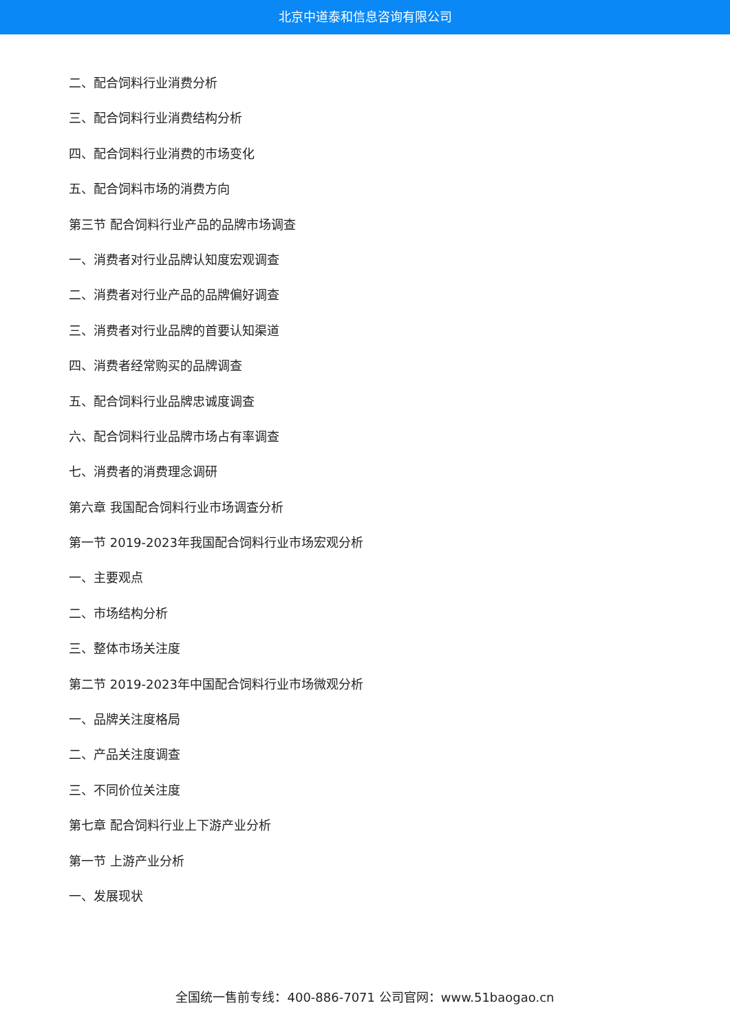北京中道泰和信息咨询有限公司
二、配合饲料行业消费分析
三、配合饲料行业消费结构分析
四、配合饲料行业消费的市场变化
五、配合饲料市场的消费方向
第三节 配合饲料行业产品的品牌市场调查
一、消费者对行业品牌认知度宏观调查
二、消费者对行业产品的品牌偏好调查
三、消费者对行业品牌的首要认知渠道
四、消费者经常购买的品牌调查
五、配合饲料行业品牌忠诚度调查
六、配合饲料行业品牌市场占有率调查
七、消费者的消费理念调研
第六章 我国配合饲料行业市场调查分析
第一节 2019-2023年我国配合饲料行业市场宏观分析
一、主要观点
二、市场结构分析
三、整体市场关注度
第二节 2019-2023年中国配合饲料行业市场微观分析
一、品牌关注度格局
二、产品关注度调查
三、不同价位关注度
第七章 配合饲料行业上下游产业分析
第一节 上游产业分析
一、发展现状
全国统一售前专线：400-886-7071 公司官网：www.51baogao.cn